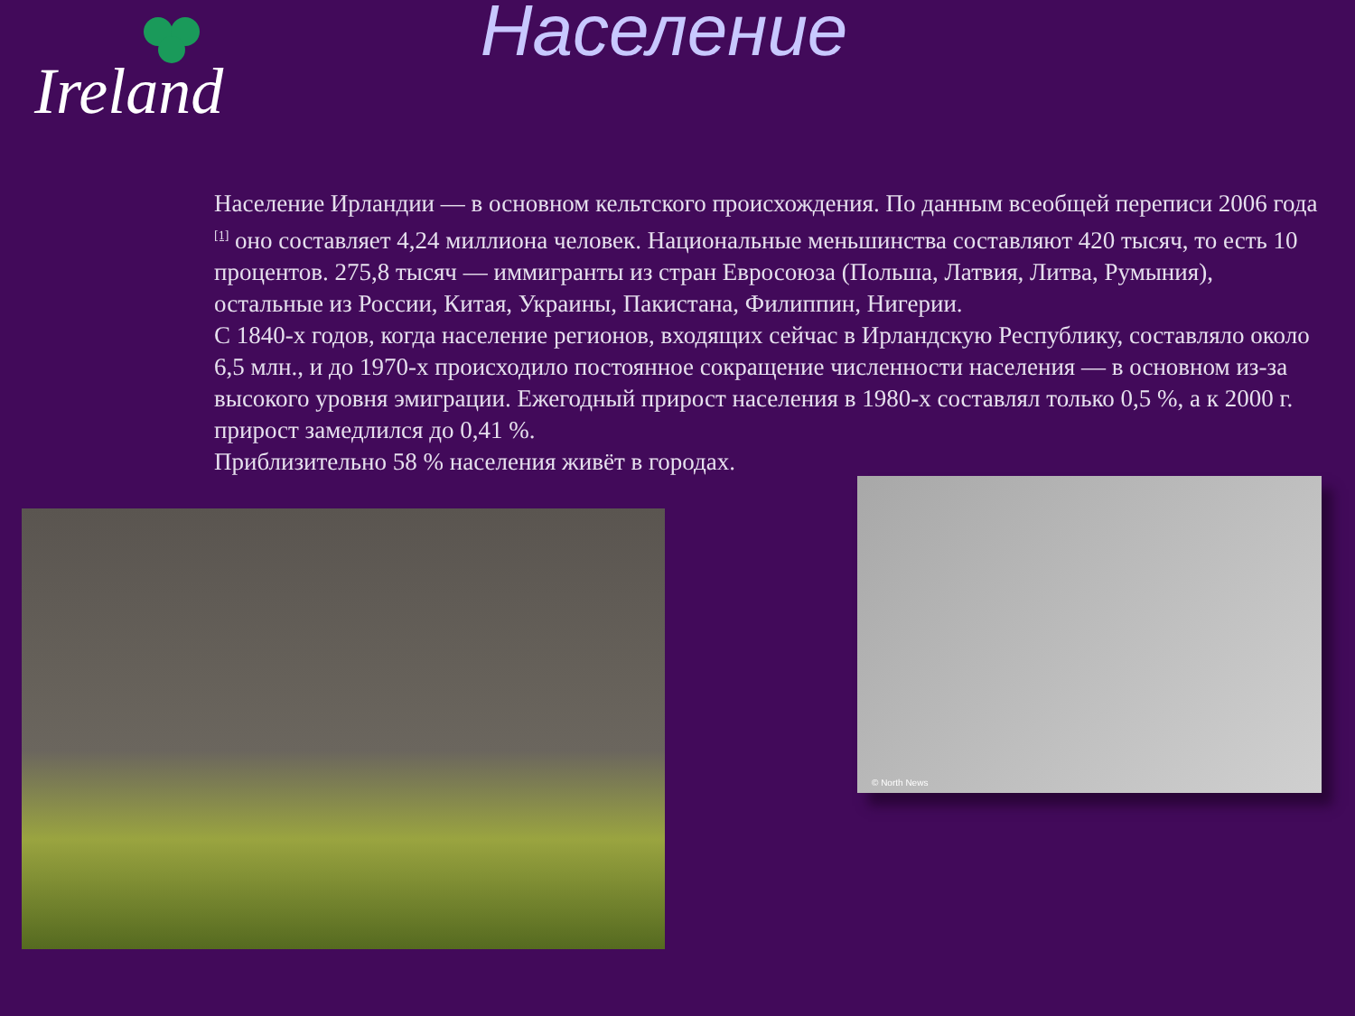Ireland
Население
Население Ирландии — в основном кельтского происхождения. По данным всеобщей переписи 2006 года <sup>[1]</sup> оно составляет 4,24 миллиона человек. Национальные меньшинства составляют 420 тысяч, то есть 10 процентов. 275,8 тысяч — иммигранты из стран Евросоюза (Польша, Латвия, Литва, Румыния), остальные из России, Китая, Украины, Пакистана, Филиппин, Нигерии.
С 1840-х годов, когда население регионов, входящих сейчас в Ирландскую Республику, составляло около 6,5 млн., и до 1970-х происходило постоянное сокращение численности населения — в основном из-за высокого уровня эмиграции. Ежегодный прирост населения в 1980-х составлял только 0,5 %, а к 2000 г. прирост замедлился до 0,41 %.
Приблизительно 58 % населения живёт в городах.
© North News